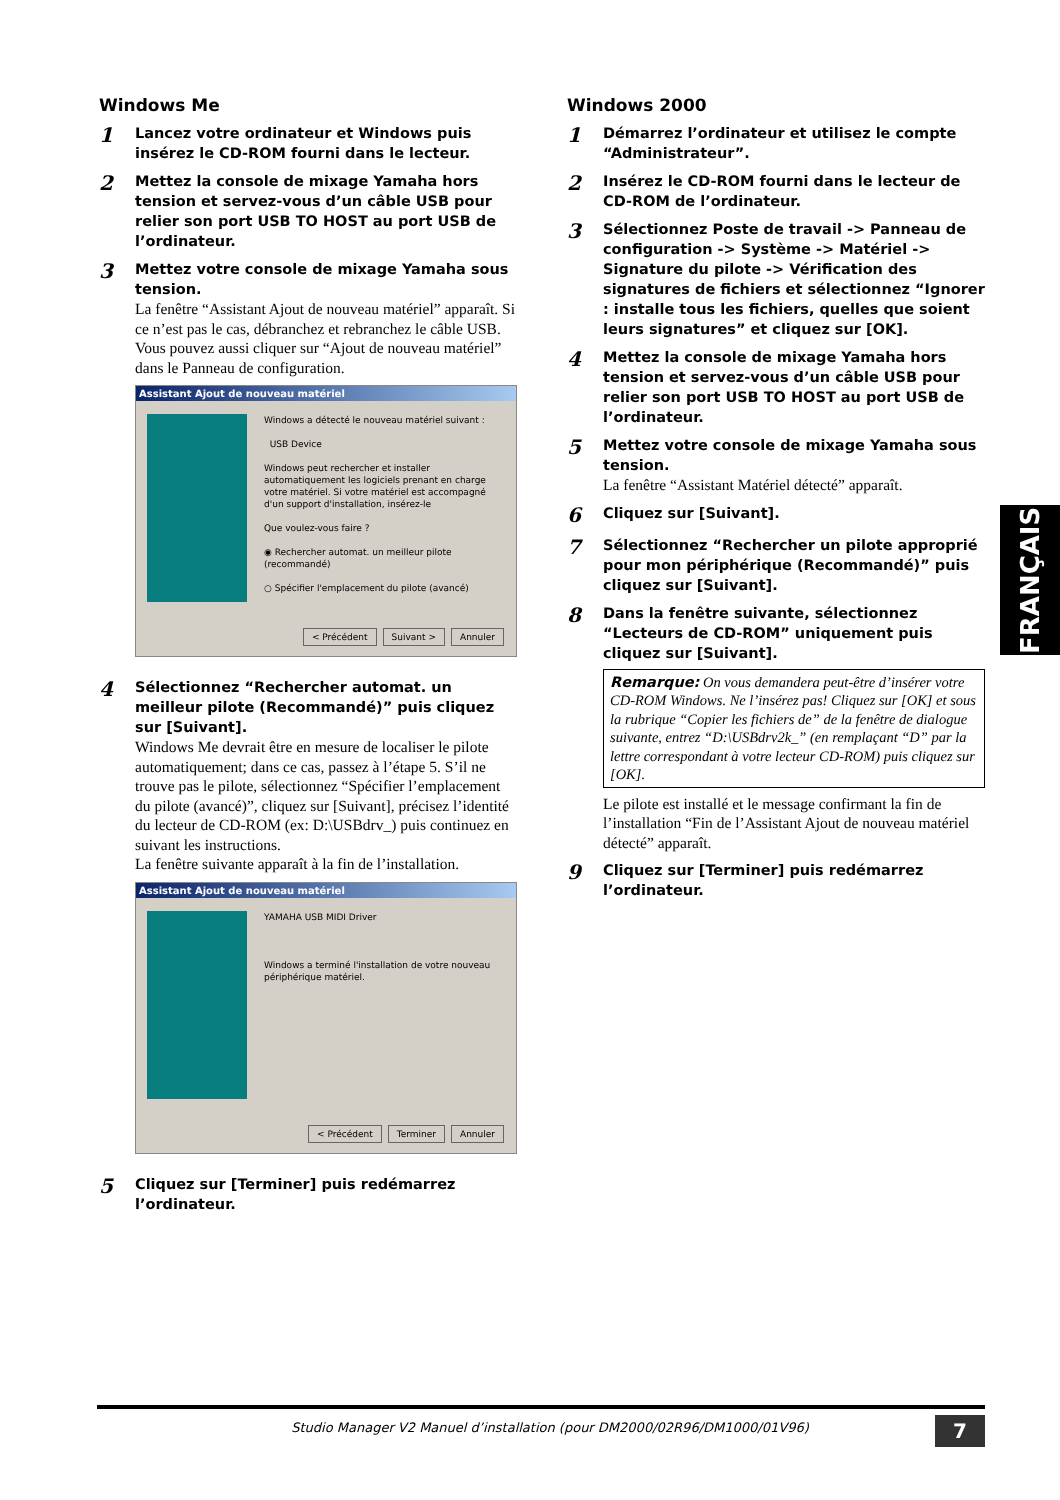Windows Me
1
Lancez votre ordinateur et Windows puis insérez le CD-ROM fourni dans le lecteur.
2
Mettez la console de mixage Yamaha hors tension et servez-vous d’un câble USB pour relier son port USB TO HOST au port USB de l’ordinateur.
3
Mettez votre console de mixage Yamaha sous tension.
La fenêtre “Assistant Ajout de nouveau matériel” apparaît. Si ce n’est pas le cas, débranchez et rebranchez le câble USB. Vous pouvez aussi cliquer sur “Ajout de nouveau matériel” dans le Panneau de configuration.
Assistant Ajout de nouveau matériel
Windows a détecté le nouveau matériel suivant :
USB Device
Windows peut rechercher et installer automatiquement les logiciels prenant en charge votre matériel. Si votre matériel est accompagné d'un support d'installation, insérez-le
Que voulez-vous faire ?
◉ Rechercher automat. un meilleur pilote (recommandé)
○ Spécifier l'emplacement du pilote (avancé)
< Précédent Suivant > Annuler
4
Sélectionnez “Rechercher automat. un meilleur pilote (Recommandé)” puis cliquez sur [Suivant].
Windows Me devrait être en mesure de localiser le pilote automatiquement; dans ce cas, passez à l’étape 5. S’il ne trouve pas le pilote, sélectionnez “Spécifier l’emplacement du pilote (avancé)”, cliquez sur [Suivant], précisez l’identité du lecteur de CD-ROM (ex: D:\USBdrv_) puis continuez en suivant les instructions.
La fenêtre suivante apparaît à la fin de l’installation.
Assistant Ajout de nouveau matériel
YAMAHA USB MIDI Driver
Windows a terminé l'installation de votre nouveau périphérique matériel.
< Précédent Terminer Annuler
5
Cliquez sur [Terminer] puis redémarrez l’ordinateur.
Windows 2000
1
Démarrez l’ordinateur et utilisez le compte “Administrateur”.
2
Insérez le CD-ROM fourni dans le lecteur de CD-ROM de l’ordinateur.
3
Sélectionnez Poste de travail -> Panneau de configuration -> Système -> Matériel -> Signature du pilote -> Vérification des signatures de fichiers et sélectionnez “Ignorer : installe tous les fichiers, quelles que soient leurs signatures” et cliquez sur [OK].
4
Mettez la console de mixage Yamaha hors tension et servez-vous d’un câble USB pour relier son port USB TO HOST au port USB de l’ordinateur.
5
Mettez votre console de mixage Yamaha sous tension.
La fenêtre “Assistant Matériel détecté” apparaît.
6
Cliquez sur [Suivant].
7
Sélectionnez “Rechercher un pilote approprié pour mon périphérique (Recommandé)” puis cliquez sur [Suivant].
8
Dans la fenêtre suivante, sélectionnez “Lecteurs de CD-ROM” uniquement puis cliquez sur [Suivant].
Remarque: On vous demandera peut-être d’insérer votre CD-ROM Windows. Ne l’insérez pas! Cliquez sur [OK] et sous la rubrique “Copier les fichiers de” de la fenêtre de dialogue suivante, entrez “D:\USBdrv2k_” (en remplaçant “D” par la lettre correspondant à votre lecteur CD-ROM) puis cliquez sur [OK].
Le pilote est installé et le message confirmant la fin de l’installation “Fin de l’Assistant Ajout de nouveau matériel détecté” apparaît.
9
Cliquez sur [Terminer] puis redémarrez l’ordinateur.
FRANÇAIS
Studio Manager V2 Manuel d’installation (pour DM2000/02R96/DM1000/01V96) 7